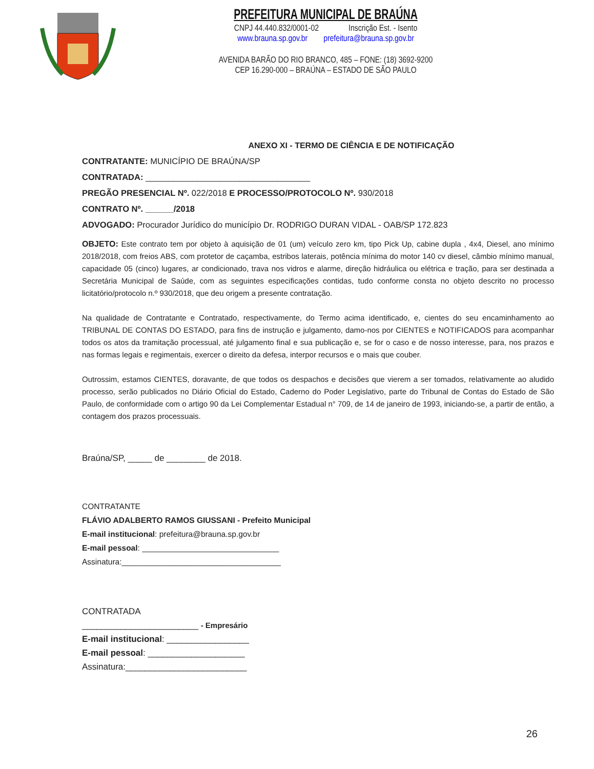PREFEITURA MUNICIPAL DE BRAÚNA
CNPJ 44.440.832/0001-02 Inscrição Est. - Isento
www.brauna.sp.gov.br prefeitura@brauna.sp.gov.br
AVENIDA BARÃO DO RIO BRANCO, 485 – FONE: (18) 3692-9200
CEP 16.290-000 – BRAÚNA – ESTADO DE SÃO PAULO
ANEXO XI - TERMO DE CIÊNCIA E DE NOTIFICAÇÃO
CONTRATANTE: MUNICÍPIO DE BRAÚNA/SP
CONTRATADA: ___________________________________
PREGÃO PRESENCIAL Nº. 022/2018 E PROCESSO/PROTOCOLO Nº. 930/2018
CONTRATO Nº. ______/2018
ADVOGADO: Procurador Jurídico do município Dr. RODRIGO DURAN VIDAL - OAB/SP 172.823
OBJETO: Este contrato tem por objeto à aquisição de 01 (um) veículo zero km, tipo Pick Up, cabine dupla , 4x4, Diesel, ano mínimo 2018/2018, com freios ABS, com protetor de caçamba, estribos laterais, potência mínima do motor 140 cv diesel, câmbio mínimo manual, capacidade 05 (cinco) lugares, ar condicionado, trava nos vidros e alarme, direção hidráulica ou elétrica e tração, para ser destinada a Secretária Municipal de Saúde, com as seguintes especificações contidas, tudo conforme consta no objeto descrito no processo licitatório/protocolo n.º 930/2018, que deu origem a presente contratação.
Na qualidade de Contratante e Contratado, respectivamente, do Termo acima identificado, e, cientes do seu encaminhamento ao TRIBUNAL DE CONTAS DO ESTADO, para fins de instrução e julgamento, damo-nos por CIENTES e NOTIFICADOS para acompanhar todos os atos da tramitação processual, até julgamento final e sua publicação e, se for o caso e de nosso interesse, para, nos prazos e nas formas legais e regimentais, exercer o direito da defesa, interpor recursos e o mais que couber.
Outrossim, estamos CIENTES, doravante, de que todos os despachos e decisões que vierem a ser tomados, relativamente ao aludido processo, serão publicados no Diário Oficial do Estado, Caderno do Poder Legislativo, parte do Tribunal de Contas do Estado de São Paulo, de conformidade com o artigo 90 da Lei Complementar Estadual n° 709, de 14 de janeiro de 1993, iniciando-se, a partir de então, a contagem dos prazos processuais.
Braúna/SP, _____ de ________ de 2018.
CONTRATANTE
FLÁVIO ADALBERTO RAMOS GIUSSANI - Prefeito Municipal
E-mail institucional: prefeitura@brauna.sp.gov.br
E-mail pessoal: _______________________________
Assinatura:____________________________________
CONTRATADA
________________________ - Empresário
E-mail institucional: _________________
E-mail pessoal: ____________________
Assinatura:_________________________
26